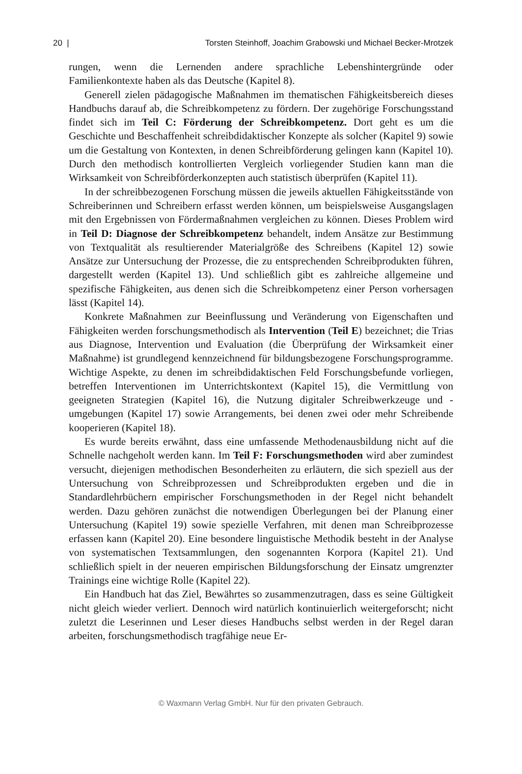20 | Torsten Steinhoff, Joachim Grabowski und Michael Becker-Mrotzek
rungen, wenn die Lernenden andere sprachliche Lebenshintergründe oder Familienkontexte haben als das Deutsche (Kapitel 8).
Generell zielen pädagogische Maßnahmen im thematischen Fähigkeitsbereich dieses Handbuchs darauf ab, die Schreibkompetenz zu fördern. Der zugehörige Forschungsstand findet sich im Teil C: Förderung der Schreibkompetenz. Dort geht es um die Geschichte und Beschaffenheit schreibdidaktischer Konzepte als solcher (Kapitel 9) sowie um die Gestaltung von Kontexten, in denen Schreibförderung gelingen kann (Kapitel 10). Durch den methodisch kontrollierten Vergleich vorliegender Studien kann man die Wirksamkeit von Schreibförderkonzepten auch statistisch überprüfen (Kapitel 11).
In der schreibbezogenen Forschung müssen die jeweils aktuellen Fähigkeitsstände von Schreiberinnen und Schreibern erfasst werden können, um beispielsweise Ausgangslagen mit den Ergebnissen von Fördermaßnahmen vergleichen zu können. Dieses Problem wird in Teil D: Diagnose der Schreibkompetenz behandelt, indem Ansätze zur Bestimmung von Textqualität als resultierender Materialgröße des Schreibens (Kapitel 12) sowie Ansätze zur Untersuchung der Prozesse, die zu entsprechenden Schreibprodukten führen, dargestellt werden (Kapitel 13). Und schließlich gibt es zahlreiche allgemeine und spezifische Fähigkeiten, aus denen sich die Schreibkompetenz einer Person vorhersagen lässt (Kapitel 14).
Konkrete Maßnahmen zur Beeinflussung und Veränderung von Eigenschaften und Fähigkeiten werden forschungsmethodisch als Intervention (Teil E) bezeichnet; die Trias aus Diagnose, Intervention und Evaluation (die Überprüfung der Wirksamkeit einer Maßnahme) ist grundlegend kennzeichnend für bildungsbezogene Forschungsprogramme. Wichtige Aspekte, zu denen im schreibdidaktischen Feld Forschungsbefunde vorliegen, betreffen Interventionen im Unterrichtskontext (Kapitel 15), die Vermittlung von geeigneten Strategien (Kapitel 16), die Nutzung digitaler Schreibwerkzeuge und -umgebungen (Kapitel 17) sowie Arrangements, bei denen zwei oder mehr Schreibende kooperieren (Kapitel 18).
Es wurde bereits erwähnt, dass eine umfassende Methodenausbildung nicht auf die Schnelle nachgeholt werden kann. Im Teil F: Forschungsmethoden wird aber zumindest versucht, diejenigen methodischen Besonderheiten zu erläutern, die sich speziell aus der Untersuchung von Schreibprozessen und Schreibprodukten ergeben und die in Standardlehrbüchern empirischer Forschungsmethoden in der Regel nicht behandelt werden. Dazu gehören zunächst die notwendigen Überlegungen bei der Planung einer Untersuchung (Kapitel 19) sowie spezielle Verfahren, mit denen man Schreibprozesse erfassen kann (Kapitel 20). Eine besondere linguistische Methodik besteht in der Analyse von systematischen Textsammlungen, den sogenannten Korpora (Kapitel 21). Und schließlich spielt in der neueren empirischen Bildungsforschung der Einsatz umgrenzter Trainings eine wichtige Rolle (Kapitel 22).
Ein Handbuch hat das Ziel, Bewährtes so zusammenzutragen, dass es seine Gültigkeit nicht gleich wieder verliert. Dennoch wird natürlich kontinuierlich weitergeforscht; nicht zuletzt die Leserinnen und Leser dieses Handbuchs selbst werden in der Regel daran arbeiten, forschungsmethodisch tragfähige neue Er-
© Waxmann Verlag GmbH. Nur für den privaten Gebrauch.